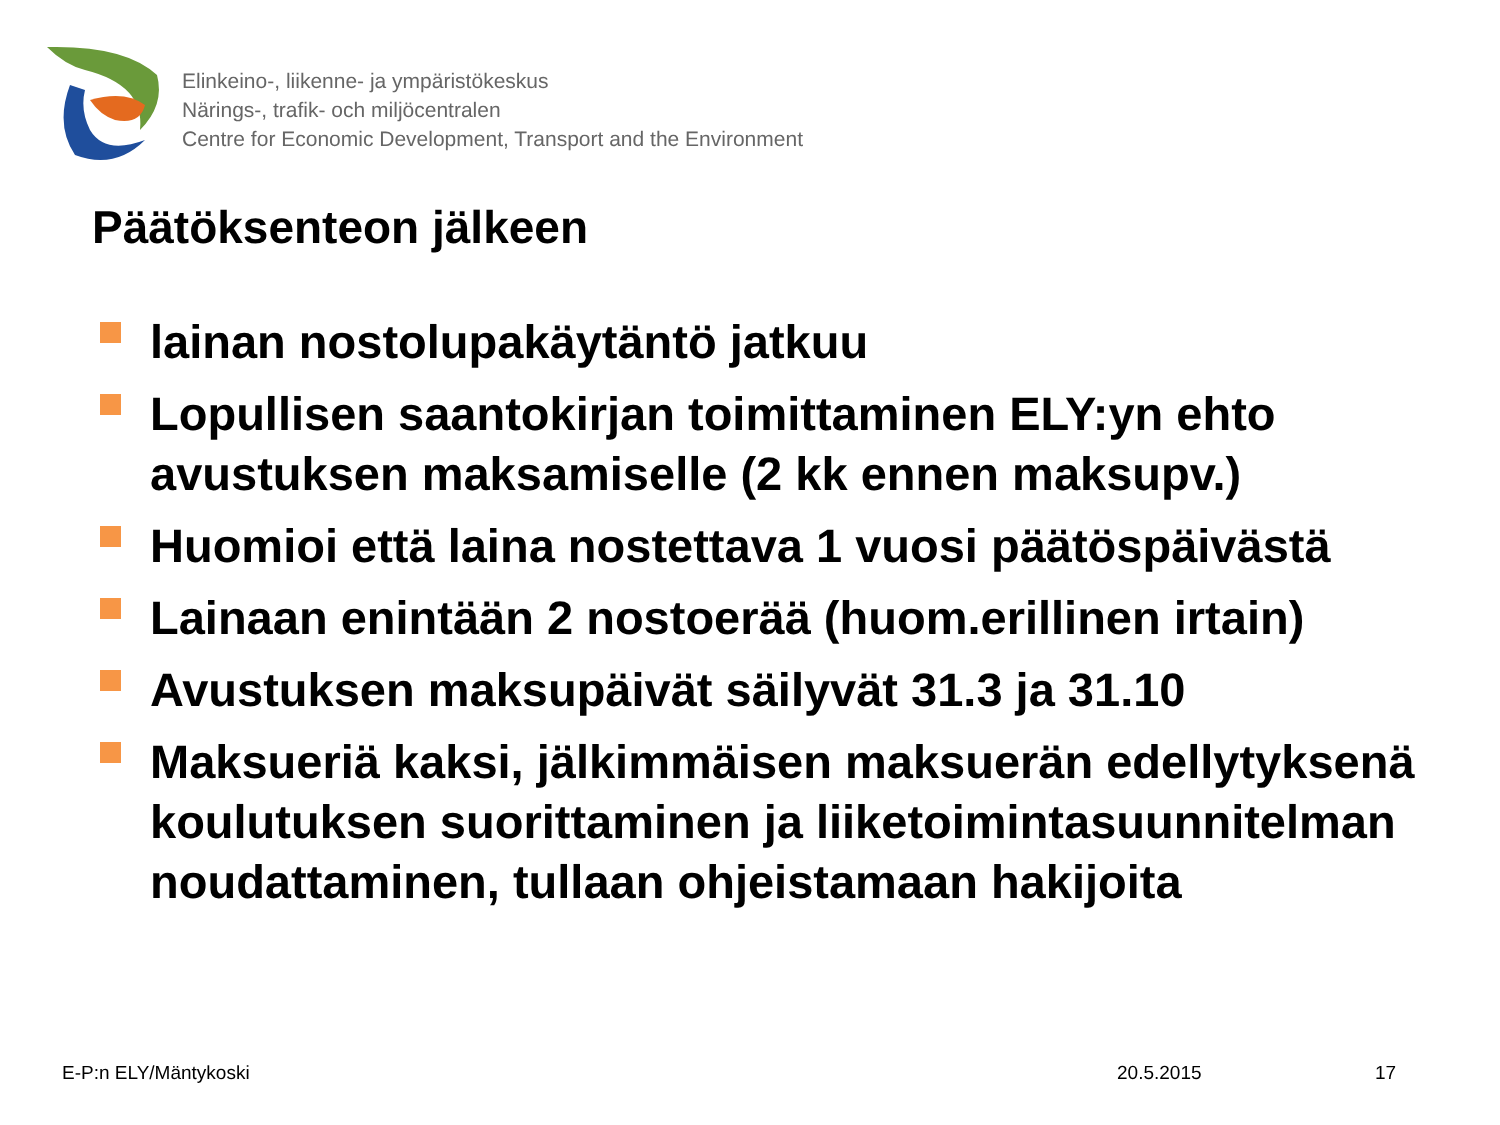Elinkeino-, liikenne- ja ympäristökeskus
Närings-, trafik- och miljöcentralen
Centre for Economic Development, Transport and the Environment
Päätöksenteon jälkeen
lainan nostolupakäytäntö jatkuu
Lopullisen saantokirjan toimittaminen ELY:yn ehto avustuksen maksamiselle (2 kk ennen maksupv.)
Huomioi että laina nostettava 1 vuosi päätöspäivästä
Lainaan enintään 2 nostoerää (huom.erillinen irtain)
Avustuksen maksupäivät säilyvät 31.3 ja 31.10
Maksueriä kaksi, jälkimmäisen maksuerän edellytyksenä koulutuksen suorittaminen ja liiketoimintasuunnitelman noudattaminen, tullaan ohjeistamaan hakijoita
E-P:n ELY/Mäntykoski 20.5.2015 17